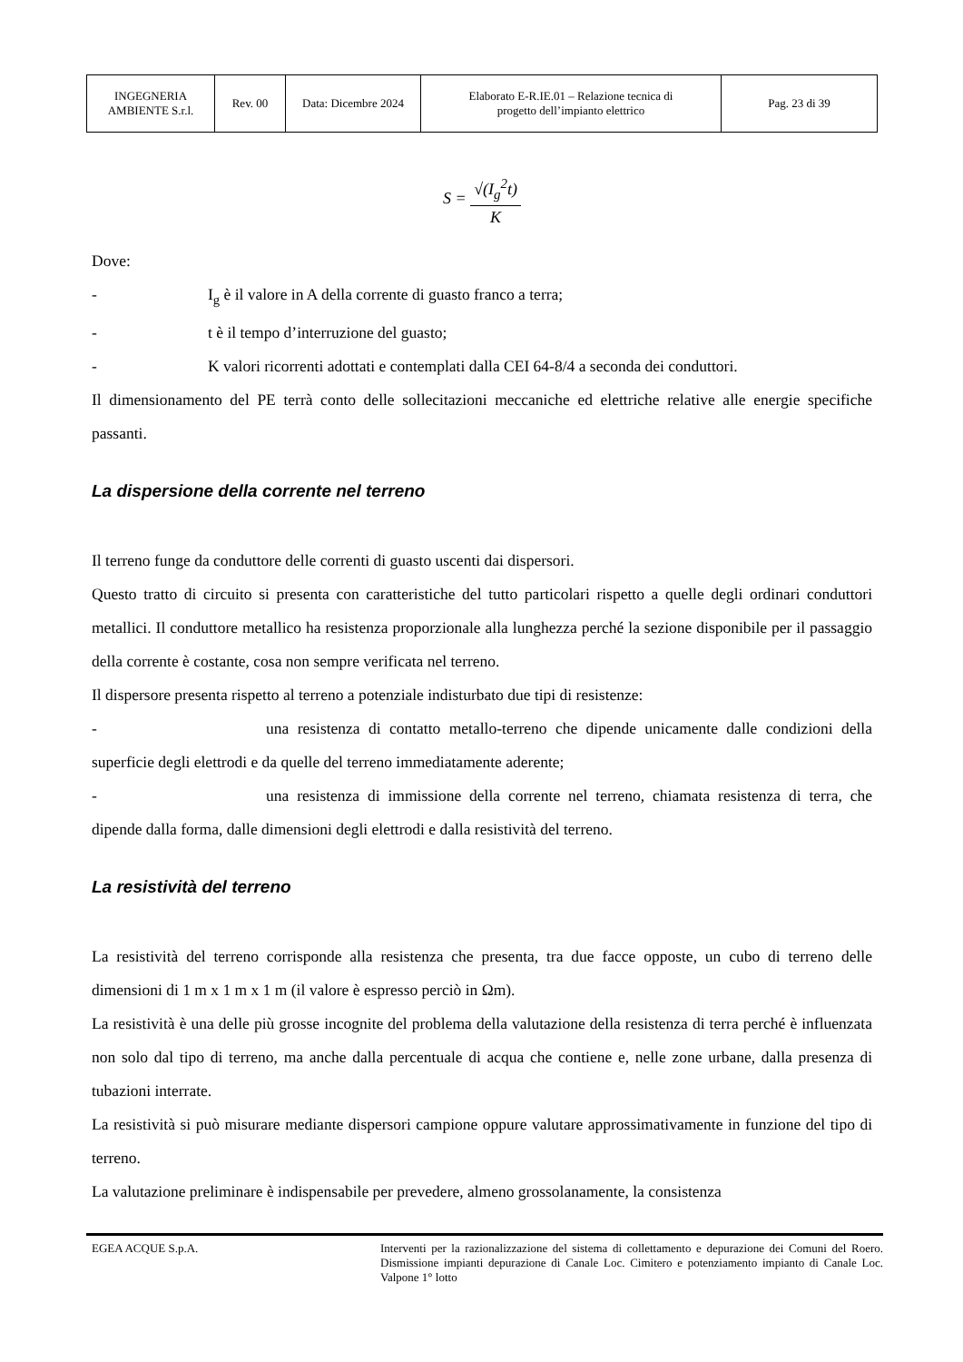| INGEGNERIA AMBIENTE S.r.l. | Rev. 00 | Data: Dicembre 2024 | Elaborato E-R.IE.01 – Relazione tecnica di progetto dell’impianto elettrico | Pag. 23 di 39 |
S = √(I<sub>g</sub><sup>2</sup>t) K
Dove:
- I<sub>g</sub> è il valore in A della corrente di guasto franco a terra;
- t è il tempo d’interruzione del guasto;
- K valori ricorrenti adottati e contemplati dalla CEI 64-8/4 a seconda dei conduttori.
Il dimensionamento del PE terrà conto delle sollecitazioni meccaniche ed elettriche relative alle energie specifiche passanti.
La dispersione della corrente nel terreno
Il terreno funge da conduttore delle correnti di guasto uscenti dai dispersori.
Questo tratto di circuito si presenta con caratteristiche del tutto particolari rispetto a quelle degli ordinari conduttori metallici. Il conduttore metallico ha resistenza proporzionale alla lunghezza perché la sezione disponibile per il passaggio della corrente è costante, cosa non sempre verificata nel terreno.
Il dispersore presenta rispetto al terreno a potenziale indisturbato due tipi di resistenze:
- una resistenza di contatto metallo-terreno che dipende unicamente dalle condizioni della superficie degli elettrodi e da quelle del terreno immediatamente aderente;
- una resistenza di immissione della corrente nel terreno, chiamata resistenza di terra, che dipende dalla forma, dalle dimensioni degli elettrodi e dalla resistività del terreno.
La resistività del terreno
La resistività del terreno corrisponde alla resistenza che presenta, tra due facce opposte, un cubo di terreno delle dimensioni di 1 m x 1 m x 1 m (il valore è espresso perciò in Ωm).
La resistività è una delle più grosse incognite del problema della valutazione della resistenza di terra perché è influenzata non solo dal tipo di terreno, ma anche dalla percentuale di acqua che contiene e, nelle zone urbane, dalla presenza di tubazioni interrate.
La resistività si può misurare mediante dispersori campione oppure valutare approssimativamente in funzione del tipo di terreno.
La valutazione preliminare è indispensabile per prevedere, almeno grossolanamente, la consistenza
EGEA ACQUE S.p.A.
Interventi per la razionalizzazione del sistema di collettamento e depurazione dei Comuni del Roero. Dismissione impianti depurazione di Canale Loc. Cimitero e potenziamento impianto di Canale Loc. Valpone 1° lotto